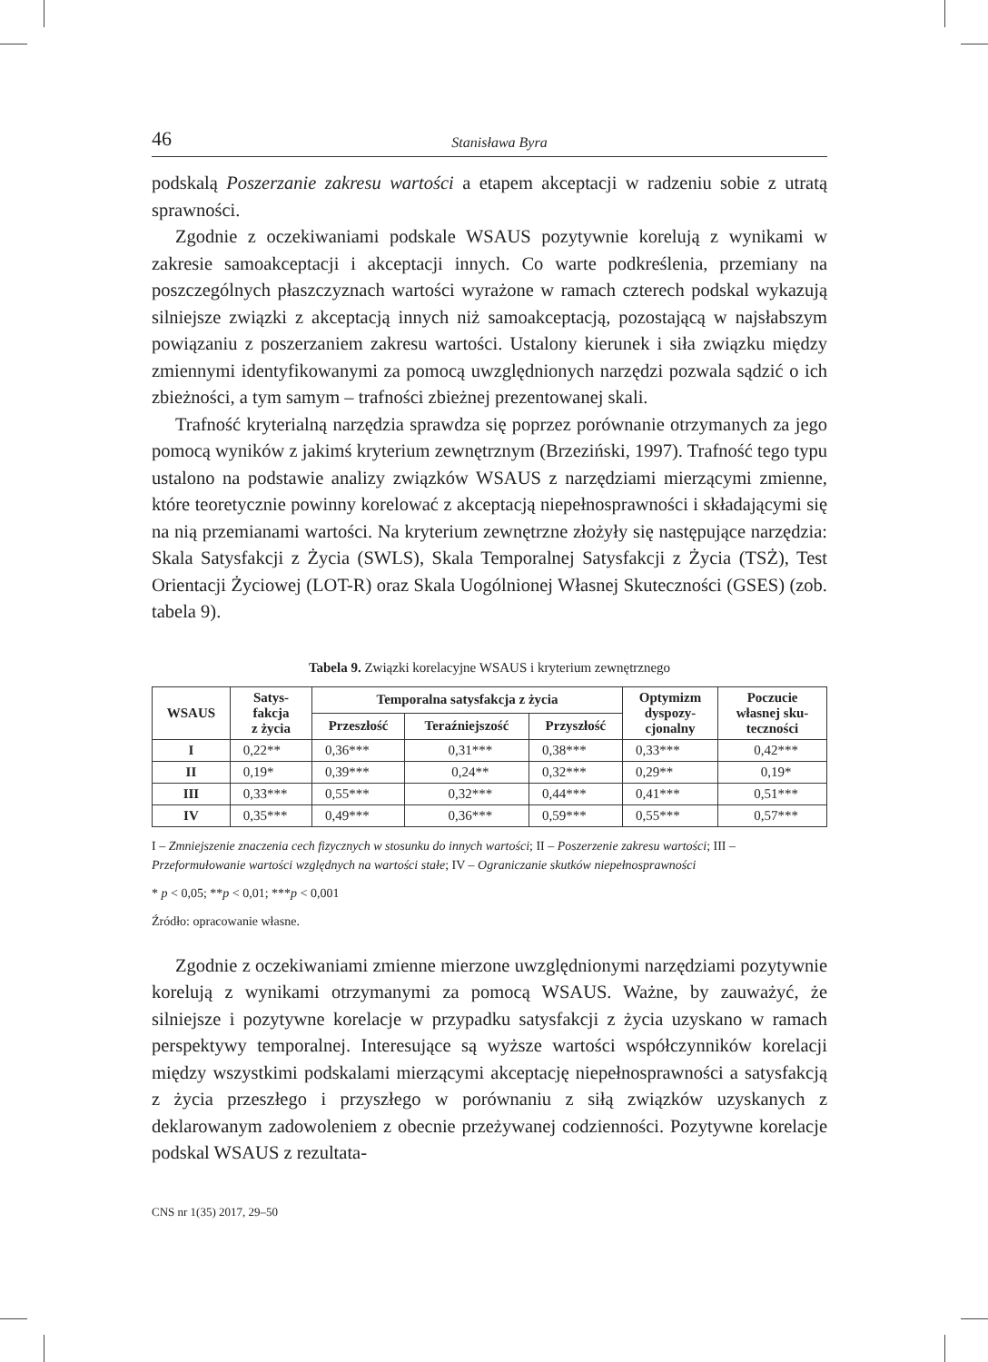46 Stanisława Byra
podskalą Poszerzanie zakresu wartości a etapem akceptacji w radzeniu sobie z utratą sprawności.
Zgodnie z oczekiwaniami podskale WSAUS pozytywnie korelują z wynikami w zakresie samoakceptacji i akceptacji innych. Co warte podkreślenia, przemiany na poszczególnych płaszczyznach wartości wyrażone w ramach czterech podskal wykazują silniejsze związki z akceptacją innych niż samoakceptacją, pozostającą w najsłabszym powiązaniu z poszerzaniem zakresu wartości. Ustalony kierunek i siła związku między zmiennymi identyfikowanymi za pomocą uwzględnionych narzędzi pozwala sądzić o ich zbieżności, a tym samym – trafności zbieżnej prezentowanej skali.
Trafność kryterialną narzędzia sprawdza się poprzez porównanie otrzymanych za jego pomocą wyników z jakimś kryterium zewnętrznym (Brzeziński, 1997). Trafność tego typu ustalono na podstawie analizy związków WSAUS z narzędziami mierzącymi zmienne, które teoretycznie powinny korelować z akceptacją niepełnosprawności i składającymi się na nią przemianami wartości. Na kryterium zewnętrzne złożyły się następujące narzędzia: Skala Satysfakcji z Życia (SWLS), Skala Temporalnej Satysfakcji z Życia (TSŻ), Test Orientacji Życiowej (LOT-R) oraz Skala Uogólnionej Własnej Skuteczności (GSES) (zob. tabela 9).
Tabela 9. Związki korelacyjne WSAUS i kryterium zewnętrznego
| WSAUS | Satys- fakcja z życia | Temporalna satysfakcja z życia | | | Optymizm dyspozy- cjonalny | Poczucie własnej sku- teczności |
| --- | --- | --- | --- | --- | --- | --- |
| | | Przeszłość | Teraźniejszość | Przyszłość | | |
| I | 0,22** | 0,36*** | 0,31*** | 0,38*** | 0,33*** | 0,42*** |
| II | 0,19* | 0,39*** | 0,24** | 0,32*** | 0,29** | 0,19* |
| III | 0,33*** | 0,55*** | 0,32*** | 0,44*** | 0,41*** | 0,51*** |
| IV | 0,35*** | 0,49*** | 0,36*** | 0,59*** | 0,55*** | 0,57*** |
I – Zmniejszenie znaczenia cech fizycznych w stosunku do innych wartości; II – Poszerzenie zakresu wartości; III – Przeformułowanie wartości względnych na wartości stałe; IV – Ograniczanie skutków niepełnosprawności
* p < 0,05; **p < 0,01; ***p < 0,001
Źródło: opracowanie własne.
Zgodnie z oczekiwaniami zmienne mierzone uwzględnionymi narzędziami pozytywnie korelują z wynikami otrzymanymi za pomocą WSAUS. Ważne, by zauważyć, że silniejsze i pozytywne korelacje w przypadku satysfakcji z życia uzyskano w ramach perspektywy temporalnej. Interesujące są wyższe wartości współczynników korelacji między wszystkimi podskalami mierzącymi akceptację niepełnosprawności a satysfakcją z życia przeszłego i przyszłego w porównaniu z siłą związków uzyskanych z deklarowanym zadowoleniem z obecnie przeżywanej codzienności. Pozytywne korelacje podskal WSAUS z rezultata-
CNS nr 1(35) 2017, 29–50